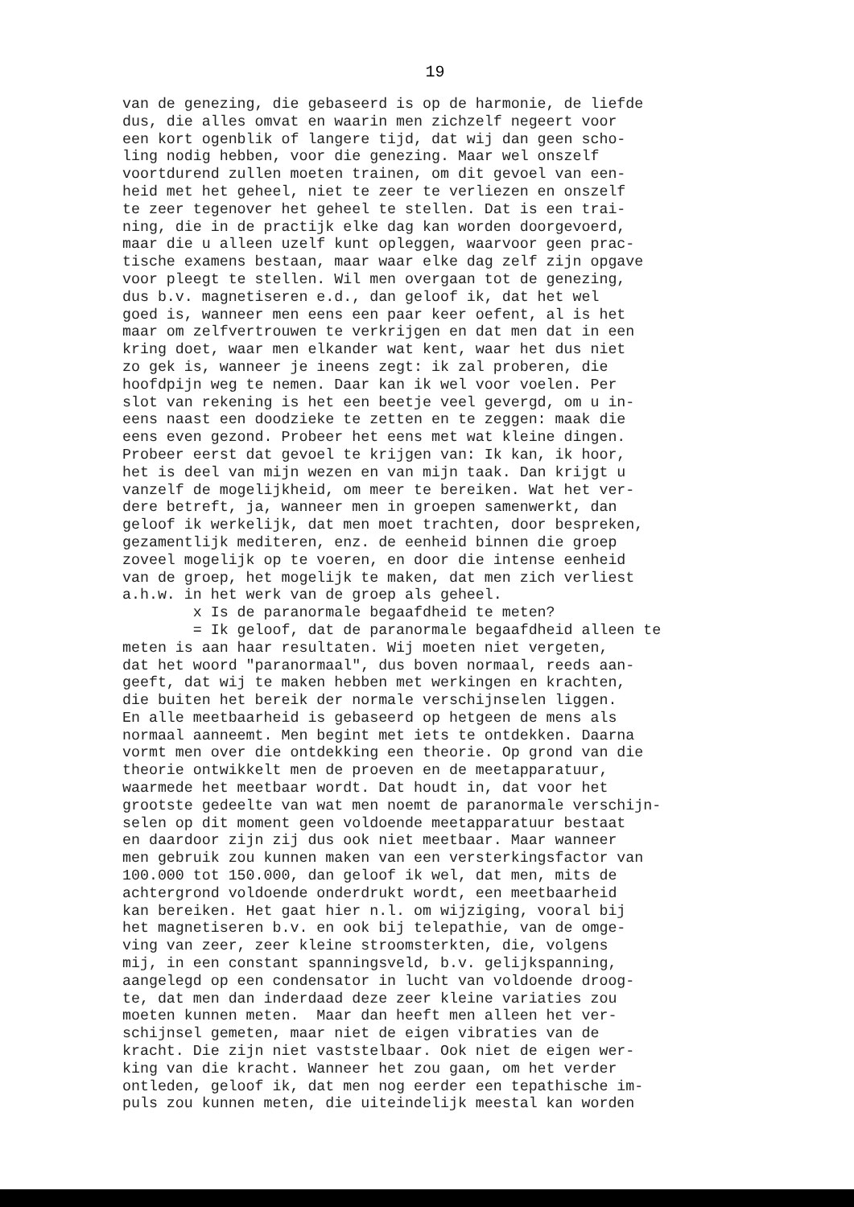19
van de genezing, die gebaseerd is op de harmonie, de liefde dus, die alles omvat en waarin men zichzelf negeert voor een kort ogenblik of langere tijd, dat wij dan geen scho- ling nodig hebben, voor die genezing. Maar wel onszelf voortdurend zullen moeten trainen, om dit gevoel van een- heid met het geheel, niet te zeer te verliezen en onszelf te zeer tegenover het geheel te stellen. Dat is een trai- ning, die in de practijk elke dag kan worden doorgevoerd, maar die u alleen uzelf kunt opleggen, waarvoor geen prac- tische examens bestaan, maar waar elke dag zelf zijn opgave voor pleegt te stellen. Wil men overgaan tot de genezing, dus b.v. magnetiseren e.d., dan geloof ik, dat het wel goed is, wanneer men eens een paar keer oefent, al is het maar om zelfvertrouwen te verkrijgen en dat men dat in een kring doet, waar men elkander wat kent, waar het dus niet zo gek is, wanneer je ineens zegt: ik zal proberen, die hoofdpijn weg te nemen. Daar kan ik wel voor voelen. Per slot van rekening is het een beetje veel gevergd, om u in- eens naast een doodzieke te zetten en te zeggen: maak die eens even gezond. Probeer het eens met wat kleine dingen. Probeer eerst dat gevoel te krijgen van: Ik kan, ik hoor, het is deel van mijn wezen en van mijn taak. Dan krijgt u vanzelf de mogelijkheid, om meer te bereiken. Wat het ver- dere betreft, ja, wanneer men in groepen samenwerkt, dan geloof ik werkelijk, dat men moet trachten, door bespreken, gezamentlijk mediteren, enz. de eenheid binnen die groep zoveel mogelijk op te voeren, en door die intense eenheid van de groep, het mogelijk te maken, dat men zich verliest a.h.w. in het werk van de groep als geheel. x Is de paranormale begaafdheid te meten? = Ik geloof, dat de paranormale begaafdheid alleen te meten is aan haar resultaten. Wij moeten niet vergeten, dat het woord "paranormaal", dus boven normaal, reeds aan- geeft, dat wij te maken hebben met werkingen en krachten, die buiten het bereik der normale verschijnselen liggen. En alle meetbaarheid is gebaseerd op hetgeen de mens als normaal aanneemt. Men begint met iets te ontdekken. Daarna vormt men over die ontdekking een theorie. Op grond van die theorie ontwikkelt men de proeven en de meetapparatuur, waarmede het meetbaar wordt. Dat houdt in, dat voor het grootste gedeelte van wat men noemt de paranormale verschijn- selen op dit moment geen voldoende meetapparatuur bestaat en daardoor zijn zij dus ook niet meetbaar. Maar wanneer men gebruik zou kunnen maken van een versterkingsfactor van 100.000 tot 150.000, dan geloof ik wel, dat men, mits de achtergrond voldoende onderdrukt wordt, een meetbaarheid kan bereiken. Het gaat hier n.l. om wijziging, vooral bij het magnetiseren b.v. en ook bij telepathie, van de omge- ving van zeer, zeer kleine stroomsterkten, die, volgens mij, in een constant spanningsveld, b.v. gelijkspanning, aangelegd op een condensator in lucht van voldoende droog- te, dat men dan inderdaad deze zeer kleine variaties zou moeten kunnen meten. Maar dan heeft men alleen het ver- schijnsel gemeten, maar niet de eigen vibraties van de kracht. Die zijn niet vaststelbaar. Ook niet de eigen wer- king van die kracht. Wanneer het zou gaan, om het verder ontleden, geloof ik, dat men nog eerder een tepathische im- puls zou kunnen meten, die uiteindelijk meestal kan worden